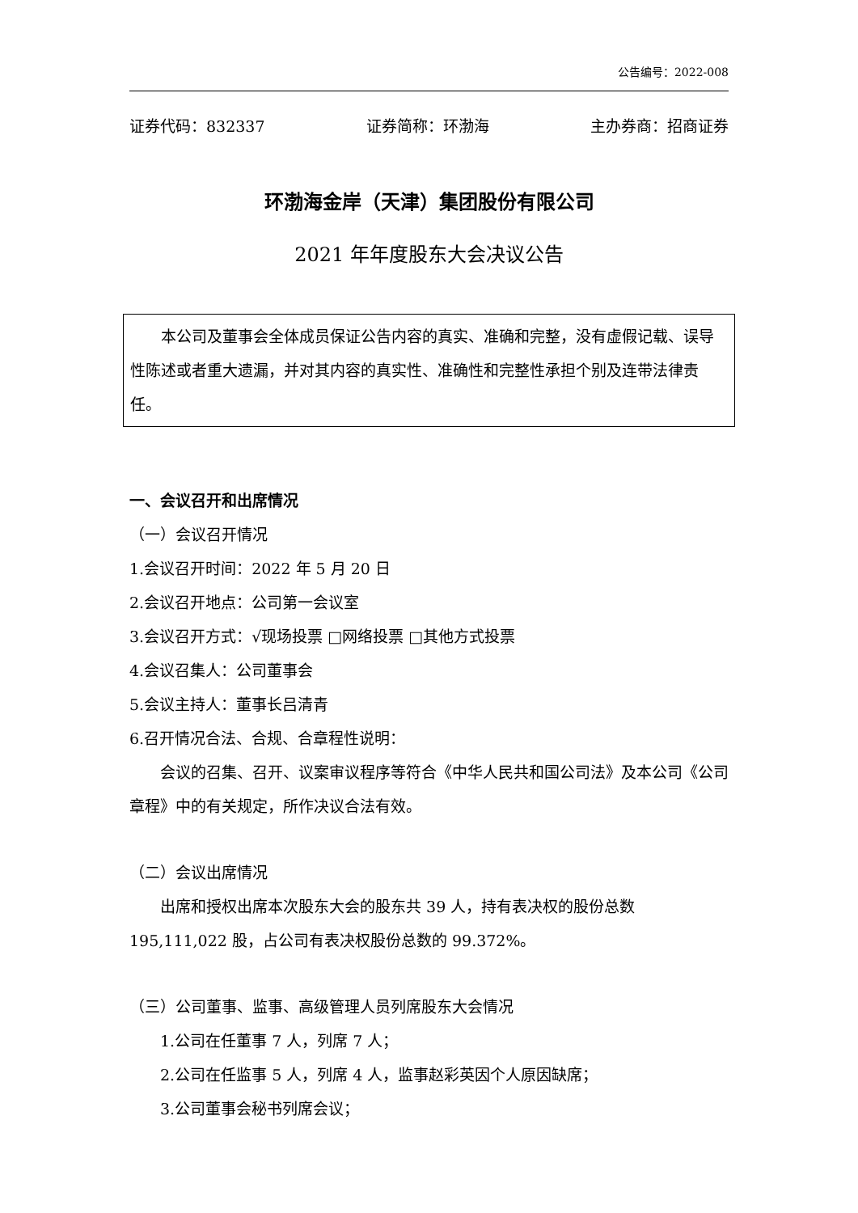公告编号：2022-008
证券代码：832337 证券简称：环渤海 主办券商：招商证券
环渤海金岸（天津）集团股份有限公司
2021 年年度股东大会决议公告
本公司及董事会全体成员保证公告内容的真实、准确和完整，没有虚假记载、误导性陈述或者重大遗漏，并对其内容的真实性、准确性和完整性承担个别及连带法律责任。
一、会议召开和出席情况
（一）会议召开情况
1.会议召开时间：2022 年 5 月 20 日
2.会议召开地点：公司第一会议室
3.会议召开方式：√现场投票 □网络投票 □其他方式投票
4.会议召集人：公司董事会
5.会议主持人：董事长吕清青
6.召开情况合法、合规、合章程性说明：
会议的召集、召开、议案审议程序等符合《中华人民共和国公司法》及本公司《公司章程》中的有关规定，所作决议合法有效。
（二）会议出席情况
出席和授权出席本次股东大会的股东共 39 人，持有表决权的股份总数195,111,022 股，占公司有表决权股份总数的 99.372%。
（三）公司董事、监事、高级管理人员列席股东大会情况
1.公司在任董事 7 人，列席 7 人；
2.公司在任监事 5 人，列席 4 人，监事赵彩英因个人原因缺席；
3.公司董事会秘书列席会议；